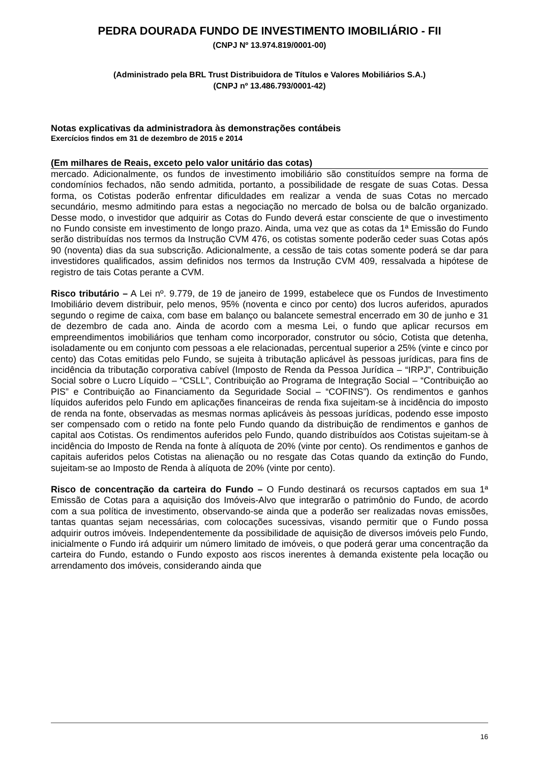PEDRA DOURADA FUNDO DE INVESTIMENTO IMOBILIÁRIO - FII
(CNPJ Nº 13.974.819/0001-00)
(Administrado pela BRL Trust Distribuidora de Títulos e Valores Mobiliários S.A.)
(CNPJ nº 13.486.793/0001-42)
Notas explicativas da administradora às demonstrações contábeis
Exercícios findos em 31 de dezembro de 2015 e 2014
(Em milhares de Reais, exceto pelo valor unitário das cotas)
mercado. Adicionalmente, os fundos de investimento imobiliário são constituídos sempre na forma de condomínios fechados, não sendo admitida, portanto, a possibilidade de resgate de suas Cotas. Dessa forma, os Cotistas poderão enfrentar dificuldades em realizar a venda de suas Cotas no mercado secundário, mesmo admitindo para estas a negociação no mercado de bolsa ou de balcão organizado. Desse modo, o investidor que adquirir as Cotas do Fundo deverá estar consciente de que o investimento no Fundo consiste em investimento de longo prazo. Ainda, uma vez que as cotas da 1ª Emissão do Fundo serão distribuídas nos termos da Instrução CVM 476, os cotistas somente poderão ceder suas Cotas após 90 (noventa) dias da sua subscrição. Adicionalmente, a cessão de tais cotas somente poderá se dar para investidores qualificados, assim definidos nos termos da Instrução CVM 409, ressalvada a hipótese de registro de tais Cotas perante a CVM.
Risco tributário – A Lei nº. 9.779, de 19 de janeiro de 1999, estabelece que os Fundos de Investimento Imobiliário devem distribuir, pelo menos, 95% (noventa e cinco por cento) dos lucros auferidos, apurados segundo o regime de caixa, com base em balanço ou balancete semestral encerrado em 30 de junho e 31 de dezembro de cada ano. Ainda de acordo com a mesma Lei, o fundo que aplicar recursos em empreendimentos imobiliários que tenham como incorporador, construtor ou sócio, Cotista que detenha, isoladamente ou em conjunto com pessoas a ele relacionadas, percentual superior a 25% (vinte e cinco por cento) das Cotas emitidas pelo Fundo, se sujeita à tributação aplicável às pessoas jurídicas, para fins de incidência da tributação corporativa cabível (Imposto de Renda da Pessoa Jurídica – “IRPJ”, Contribuição Social sobre o Lucro Líquido – “CSLL”, Contribuição ao Programa de Integração Social – “Contribuição ao PIS” e Contribuição ao Financiamento da Seguridade Social – “COFINS”). Os rendimentos e ganhos líquidos auferidos pelo Fundo em aplicações financeiras de renda fixa sujeitam-se à incidência do imposto de renda na fonte, observadas as mesmas normas aplicáveis às pessoas jurídicas, podendo esse imposto ser compensado com o retido na fonte pelo Fundo quando da distribuição de rendimentos e ganhos de capital aos Cotistas. Os rendimentos auferidos pelo Fundo, quando distribuídos aos Cotistas sujeitam-se à incidência do Imposto de Renda na fonte à alíquota de 20% (vinte por cento). Os rendimentos e ganhos de capitais auferidos pelos Cotistas na alienação ou no resgate das Cotas quando da extinção do Fundo, sujeitam-se ao Imposto de Renda à alíquota de 20% (vinte por cento).
Risco de concentração da carteira do Fundo – O Fundo destinará os recursos captados em sua 1ª Emissão de Cotas para a aquisição dos Imóveis-Alvo que integrarão o patrimônio do Fundo, de acordo com a sua política de investimento, observando-se ainda que a poderão ser realizadas novas emissões, tantas quantas sejam necessárias, com colocações sucessivas, visando permitir que o Fundo possa adquirir outros imóveis. Independentemente da possibilidade de aquisição de diversos imóveis pelo Fundo, inicialmente o Fundo irá adquirir um número limitado de imóveis, o que poderá gerar uma concentração da carteira do Fundo, estando o Fundo exposto aos riscos inerentes à demanda existente pela locação ou arrendamento dos imóveis, considerando ainda que
16